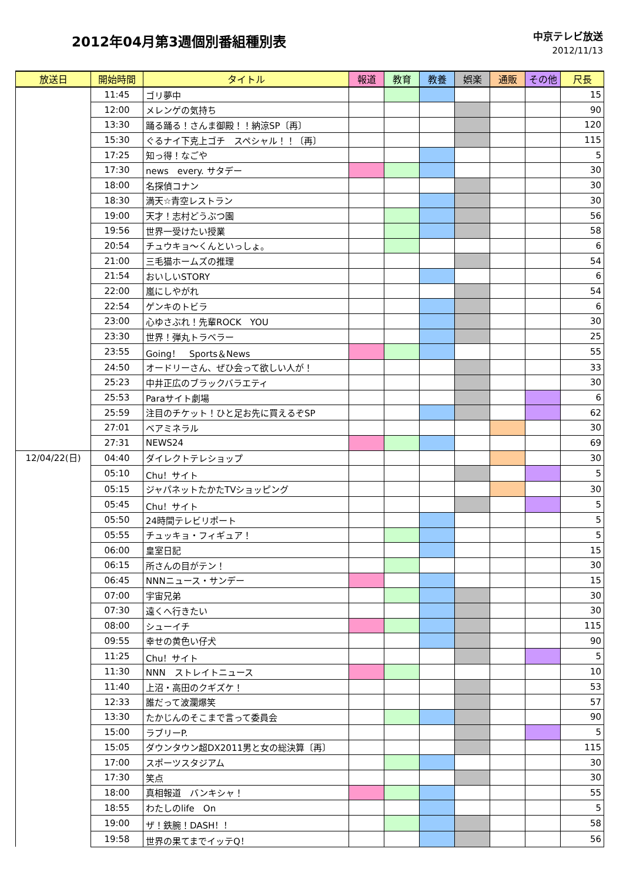2012年04月第3週個別番組種別表
中京テレビ放送
2012/11/13
| 放送日 | 開始時間 | タイトル | 報道 | 教育 | 教養 | 娯楽 | 通販 | その他 | 尺長 |
| --- | --- | --- | --- | --- | --- | --- | --- | --- | --- |
| | 11:45 | ゴリ夢中 | | | | | | | 15 |
| | 12:00 | メレンゲの気持ち | | | | | | | 90 |
| | 13:30 | 踊る踊る！さんま御殿！！納涼SP〔再〕 | | | | | | | 120 |
| | 15:30 | ぐるナイ下克上ゴチ スペシャル！！〔再〕 | | | | | | | 115 |
| | 17:25 | 知っ得！なごや | | | | | | | 5 |
| | 17:30 | news every. サタデー | | | | | | | 30 |
| | 18:00 | 名探偵コナン | | | | | | | 30 |
| | 18:30 | 満天☆青空レストラン | | | | | | | 30 |
| | 19:00 | 天才！志村どうぶつ園 | | | | | | | 56 |
| | 19:56 | 世界一受けたい授業 | | | | | | | 58 |
| | 20:54 | チュウキョ～くんといっしょ。 | | | | | | | 6 |
| | 21:00 | 三毛猫ホームズの推理 | | | | | | | 54 |
| | 21:54 | おいしいSTORY | | | | | | | 6 |
| | 22:00 | 嵐にしやがれ | | | | | | | 54 |
| | 22:54 | ゲンキのトビラ | | | | | | | 6 |
| | 23:00 | 心ゆさぶれ！先輩ROCK YOU | | | | | | | 30 |
| | 23:30 | 世界！弾丸トラベラー | | | | | | | 25 |
| | 23:55 | Going！ Sports＆News | | | | | | | 55 |
| | 24:50 | オードリーさん、ぜひ会って欲しい人が！ | | | | | | | 33 |
| | 25:23 | 中井正広のブラックバラエティ | | | | | | | 30 |
| | 25:53 | Paraサイト劇場 | | | | | | | 6 |
| | 25:59 | 注目のチケット！ひと足お先に買えるぞSP | | | | | | | 62 |
| | 27:01 | ベアミネラル | | | | | | | 30 |
| | 27:31 | NEWS24 | | | | | | | 69 |
| 12/04/22(日) | 04:40 | ダイレクトテレショップ | | | | | | | 30 |
| | 05:10 | Chu！サイト | | | | | | | 5 |
| | 05:15 | ジャパネットたかたTVショッピング | | | | | | | 30 |
| | 05:45 | Chu！サイト | | | | | | | 5 |
| | 05:50 | 24時間テレビリポート | | | | | | | 5 |
| | 05:55 | チュッキョ・フィギュア！ | | | | | | | 5 |
| | 06:00 | 皇室日記 | | | | | | | 15 |
| | 06:15 | 所さんの目がテン！ | | | | | | | 30 |
| | 06:45 | NNNニュース・サンデー | | | | | | | 15 |
| | 07:00 | 宇宙兄弟 | | | | | | | 30 |
| | 07:30 | 遠くへ行きたい | | | | | | | 30 |
| | 08:00 | シューイチ | | | | | | | 115 |
| | 09:55 | 幸せの黄色い仔犬 | | | | | | | 90 |
| | 11:25 | Chu！サイト | | | | | | | 5 |
| | 11:30 | NNN ストレイトニュース | | | | | | | 10 |
| | 11:40 | 上沼・高田のクギズケ！ | | | | | | | 53 |
| | 12:33 | 誰だって波瀾爆笑 | | | | | | | 57 |
| | 13:30 | たかじんのそこまで言って委員会 | | | | | | | 90 |
| | 15:00 | ラブリーP. | | | | | | | 5 |
| | 15:05 | ダウンタウン超DX2011男と女の総決算〔再〕 | | | | | | | 115 |
| | 17:00 | スポーツスタジアム | | | | | | | 30 |
| | 17:30 | 笑点 | | | | | | | 30 |
| | 18:00 | 真相報道 バンキシャ！ | | | | | | | 55 |
| | 18:55 | わたしのlife On | | | | | | | 5 |
| | 19:00 | ザ！鉄腕！DASH！！ | | | | | | | 58 |
| | 19:58 | 世界の果てまでイッテQ！ | | | | | | | 56 |